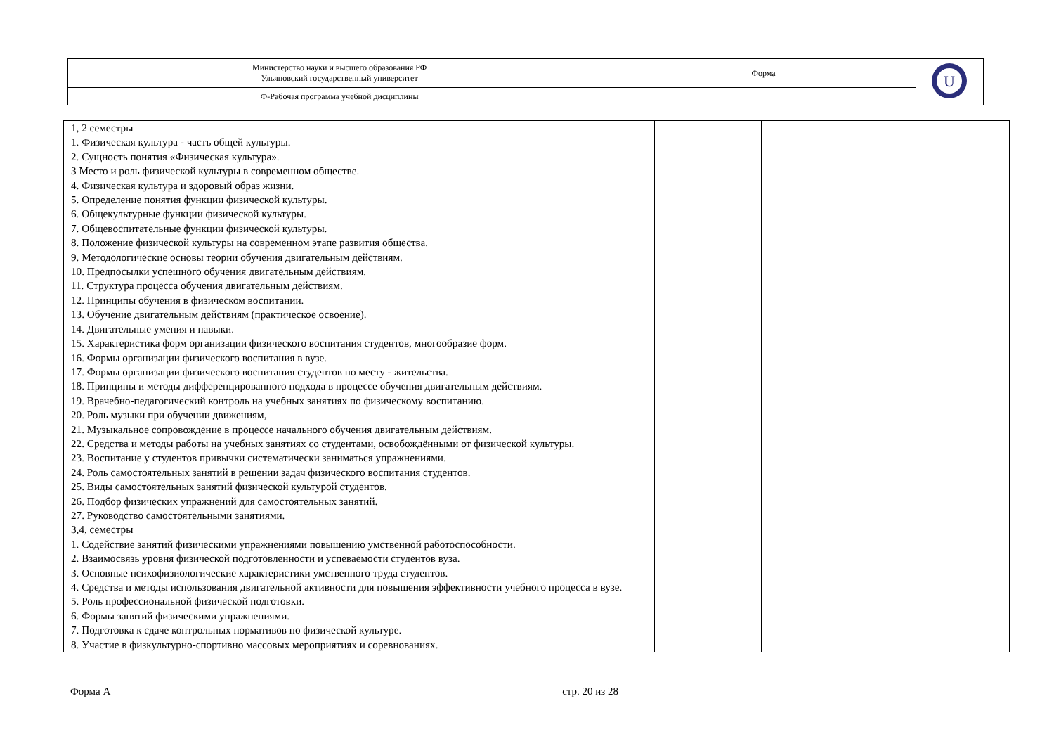| Министерство науки и высшего образования РФ Ульяновский государственный университет | Форма | U |
| Ф-Рабочая программа учебной дисциплины | | |
| 1, 2 семестры 1. Физическая культура - часть общей культуры. 2. Сущность понятия «Физическая культура». 3 Место и роль физической культуры в современном обществе. 4. Физическая культура и здоровый образ жизни. 5. Определение понятия функции физической культуры. 6. Общекультурные функции физической культуры. 7. Общевоспитательные функции физической культуры. 8. Положение физической культуры на современном этапе развития общества. 9. Методологические основы теории обучения двигательным действиям. 10. Предпосылки успешного обучения двигательным действиям. 11. Структура процесса обучения двигательным действиям. 12. Принципы обучения в физическом воспитании. 13. Обучение двигательным действиям (практическое освоение). 14. Двигательные умения и навыки. 15. Характеристика форм организации физического воспитания студентов, многообразие форм. 16. Формы организации физического воспитания в вузе. 17. Формы организации физического воспитания студентов по месту - жительства. 18. Принципы и методы дифференцированного подхода в процессе обучения двигательным действиям. 19. Врачебно-педагогический контроль на учебных занятиях по физическому воспитанию. 20. Роль музыки при обучении движениям, 21. Музыкальное сопровождение в процессе начального обучения двигательным действиям. 22. Средства и методы работы на учебных занятиях со студентами, освобождёнными от физической культуры. 23. Воспитание у студентов привычки систематически заниматься упражнениями. 24. Роль самостоятельных занятий в решении задач физического воспитания студентов. 25. Виды самостоятельных занятий физической культурой студентов. 26. Подбор физических упражнений для самостоятельных занятий. 27. Руководство самостоятельными занятиями. 3,4, семестры 1. Содействие занятий физическими упражнениями повышению умственной работоспособности. 2. Взаимосвязь уровня физической подготовленности и успеваемости студентов вуза. 3. Основные психофизиологические характеристики умственного труда студентов. 4. Средства и методы использования двигательной активности для повышения эффективности учебного процесса в вузе. 5. Роль профессиональной физической подготовки. 6. Формы занятий физическими упражнениями. 7. Подготовка к сдаче контрольных нормативов по физической культуре. 8. Участие в физкультурно-спортивно массовых мероприятиях и соревнованиях. | | | |
Форма А стр. 20 из 28